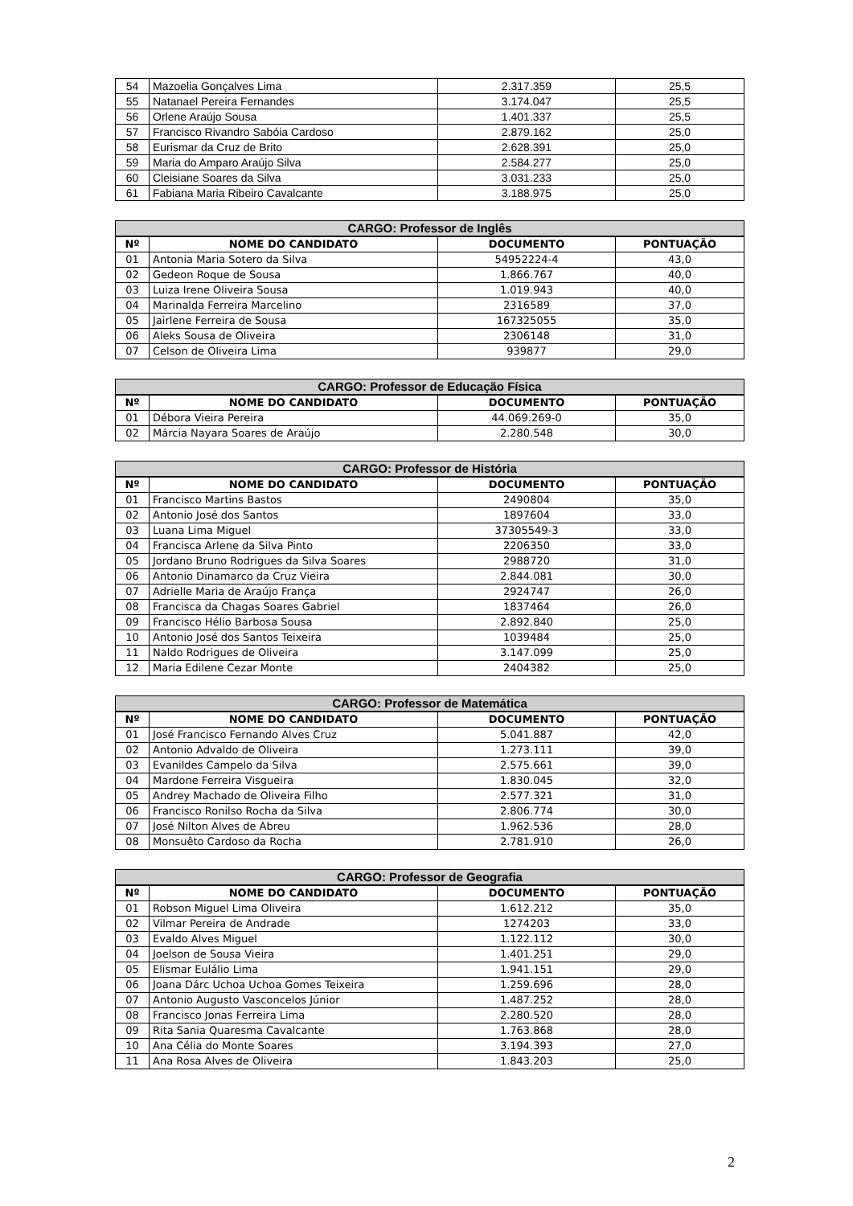| 54 | Mazoelia Gonçalves Lima | 2.317.359 | 25,5 |
| 55 | Natanael Pereira Fernandes | 3.174.047 | 25,5 |
| 56 | Orlene Araújo Sousa | 1.401.337 | 25,5 |
| 57 | Francisco Rivandro Sabóia Cardoso | 2.879.162 | 25,0 |
| 58 | Eurismar da Cruz de Brito | 2.628.391 | 25,0 |
| 59 | Maria do Amparo Araújo Silva | 2.584.277 | 25,0 |
| 60 | Cleisiane Soares da Silva | 3.031.233 | 25,0 |
| 61 | Fabiana Maria Ribeiro Cavalcante | 3.188.975 | 25,0 |
| CARGO: Professor de Inglês | | | |
| --- | --- | --- | --- |
| Nº | NOME DO CANDIDATO | DOCUMENTO | PONTUAÇÃO |
| 01 | Antonia Maria Sotero da Silva | 54952224-4 | 43,0 |
| 02 | Gedeon Roque de Sousa | 1.866.767 | 40,0 |
| 03 | Luiza Irene Oliveira Sousa | 1.019.943 | 40,0 |
| 04 | Marinalda Ferreira Marcelino | 2316589 | 37,0 |
| 05 | Jairlene Ferreira de Sousa | 167325055 | 35,0 |
| 06 | Aleks Sousa de Oliveira | 2306148 | 31,0 |
| 07 | Celson de Oliveira Lima | 939877 | 29,0 |
| CARGO: Professor de Educação Física | | | |
| --- | --- | --- | --- |
| Nº | NOME DO CANDIDATO | DOCUMENTO | PONTUAÇÃO |
| 01 | Débora Vieira Pereira | 44.069.269-0 | 35,0 |
| 02 | Márcia Nayara Soares de Araújo | 2.280.548 | 30,0 |
| CARGO: Professor de História | | | |
| --- | --- | --- | --- |
| Nº | NOME DO CANDIDATO | DOCUMENTO | PONTUAÇÃO |
| 01 | Francisco Martins Bastos | 2490804 | 35,0 |
| 02 | Antonio José dos Santos | 1897604 | 33,0 |
| 03 | Luana Lima Miguel | 37305549-3 | 33,0 |
| 04 | Francisca Arlene da Silva Pinto | 2206350 | 33,0 |
| 05 | Jordano Bruno Rodrigues da Silva Soares | 2988720 | 31,0 |
| 06 | Antonio Dinamarco da Cruz Vieira | 2.844.081 | 30,0 |
| 07 | Adrielle Maria de Araújo França | 2924747 | 26,0 |
| 08 | Francisca da Chagas Soares Gabriel | 1837464 | 26,0 |
| 09 | Francisco Hélio Barbosa Sousa | 2.892.840 | 25,0 |
| 10 | Antonio José dos Santos Teixeira | 1039484 | 25,0 |
| 11 | Naldo Rodrigues de Oliveira | 3.147.099 | 25,0 |
| 12 | Maria Edilene Cezar Monte | 2404382 | 25,0 |
| CARGO: Professor de Matemática | | | |
| --- | --- | --- | --- |
| Nº | NOME DO CANDIDATO | DOCUMENTO | PONTUAÇÃO |
| 01 | José Francisco Fernando Alves Cruz | 5.041.887 | 42,0 |
| 02 | Antonio Advaldo de Oliveira | 1.273.111 | 39,0 |
| 03 | Evanildes Campelo da Silva | 2.575.661 | 39,0 |
| 04 | Mardone Ferreira Visgueira | 1.830.045 | 32,0 |
| 05 | Andrey Machado de Oliveira Filho | 2.577.321 | 31,0 |
| 06 | Francisco Ronilso Rocha da Silva | 2.806.774 | 30,0 |
| 07 | José Nilton Alves de Abreu | 1.962.536 | 28,0 |
| 08 | Monsuêto Cardoso da Rocha | 2.781.910 | 26,0 |
| CARGO: Professor de Geografia | | | |
| --- | --- | --- | --- |
| Nº | NOME DO CANDIDATO | DOCUMENTO | PONTUAÇÃO |
| 01 | Robson Miguel Lima Oliveira | 1.612.212 | 35,0 |
| 02 | Vilmar Pereira de Andrade | 1274203 | 33,0 |
| 03 | Evaldo Alves Miguel | 1.122.112 | 30,0 |
| 04 | Joelson de Sousa Vieira | 1.401.251 | 29,0 |
| 05 | Elismar Eulálio Lima | 1.941.151 | 29,0 |
| 06 | Joana Dárc Uchoa Uchoa Gomes Teixeira | 1.259.696 | 28,0 |
| 07 | Antonio Augusto Vasconcelos Júnior | 1.487.252 | 28,0 |
| 08 | Francisco Jonas Ferreira Lima | 2.280.520 | 28,0 |
| 09 | Rita Sania Quaresma Cavalcante | 1.763.868 | 28,0 |
| 10 | Ana Célia do Monte Soares | 3.194.393 | 27,0 |
| 11 | Ana Rosa Alves de Oliveira | 1.843.203 | 25,0 |
2